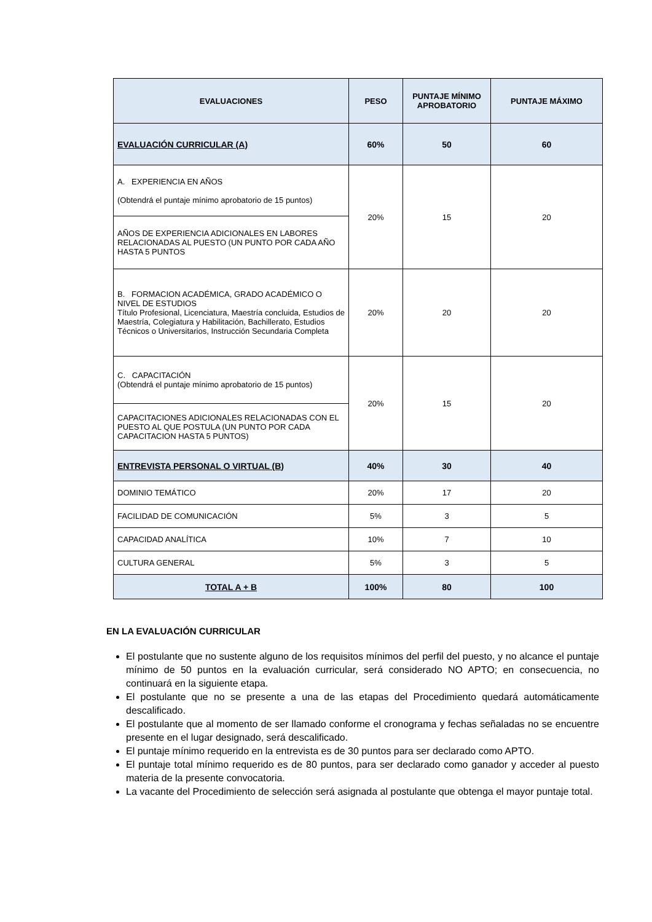| EVALUACIONES | PESO | PUNTAJE MÍNIMO APROBATORIO | PUNTAJE MÁXIMO |
| --- | --- | --- | --- |
| EVALUACIÓN CURRICULAR (A) | 60% | 50 | 60 |
| A. EXPERIENCIA EN AÑOS (Obtendrá el puntaje mínimo aprobatorio de 15 puntos) | 20% | 15 | 20 |
| AÑOS DE EXPERIENCIA ADICIONALES EN LABORES RELACIONADAS AL PUESTO (UN PUNTO POR CADA AÑO HASTA 5 PUNTOS | | | |
| B. FORMACION ACADÉMICA, GRADO ACADÉMICO O NIVEL DE ESTUDIOS Título Profesional, Licenciatura, Maestría concluida, Estudios de Maestría, Colegiatura y Habilitación, Bachillerato, Estudios Técnicos o Universitarios, Instrucción Secundaria Completa | 20% | 20 | 20 |
| C. CAPACITACIÓN (Obtendrá el puntaje mínimo aprobatorio de 15 puntos) | 20% | 15 | 20 |
| CAPACITACIONES ADICIONALES RELACIONADAS CON EL PUESTO AL QUE POSTULA (UN PUNTO POR CADA CAPACITACION HASTA 5 PUNTOS) | | | |
| ENTREVISTA PERSONAL O VIRTUAL (B) | 40% | 30 | 40 |
| DOMINIO TEMÁTICO | 20% | 17 | 20 |
| FACILIDAD DE COMUNICACIÓN | 5% | 3 | 5 |
| CAPACIDAD ANALÍTICA | 10% | 7 | 10 |
| CULTURA GENERAL | 5% | 3 | 5 |
| TOTAL A + B | 100% | 80 | 100 |
EN LA EVALUACIÓN CURRICULAR
El postulante que no sustente alguno de los requisitos mínimos del perfil del puesto, y no alcance el puntaje mínimo de 50 puntos en la evaluación curricular, será considerado NO APTO; en consecuencia, no continuará en la siguiente etapa.
El postulante que no se presente a una de las etapas del Procedimiento quedará automáticamente descalificado.
El postulante que al momento de ser llamado conforme el cronograma y fechas señaladas no se encuentre presente en el lugar designado, será descalificado.
El puntaje mínimo requerido en la entrevista es de 30 puntos para ser declarado como APTO.
El puntaje total mínimo requerido es de 80 puntos, para ser declarado como ganador y acceder al puesto materia de la presente convocatoria.
La vacante del Procedimiento de selección será asignada al postulante que obtenga el mayor puntaje total.